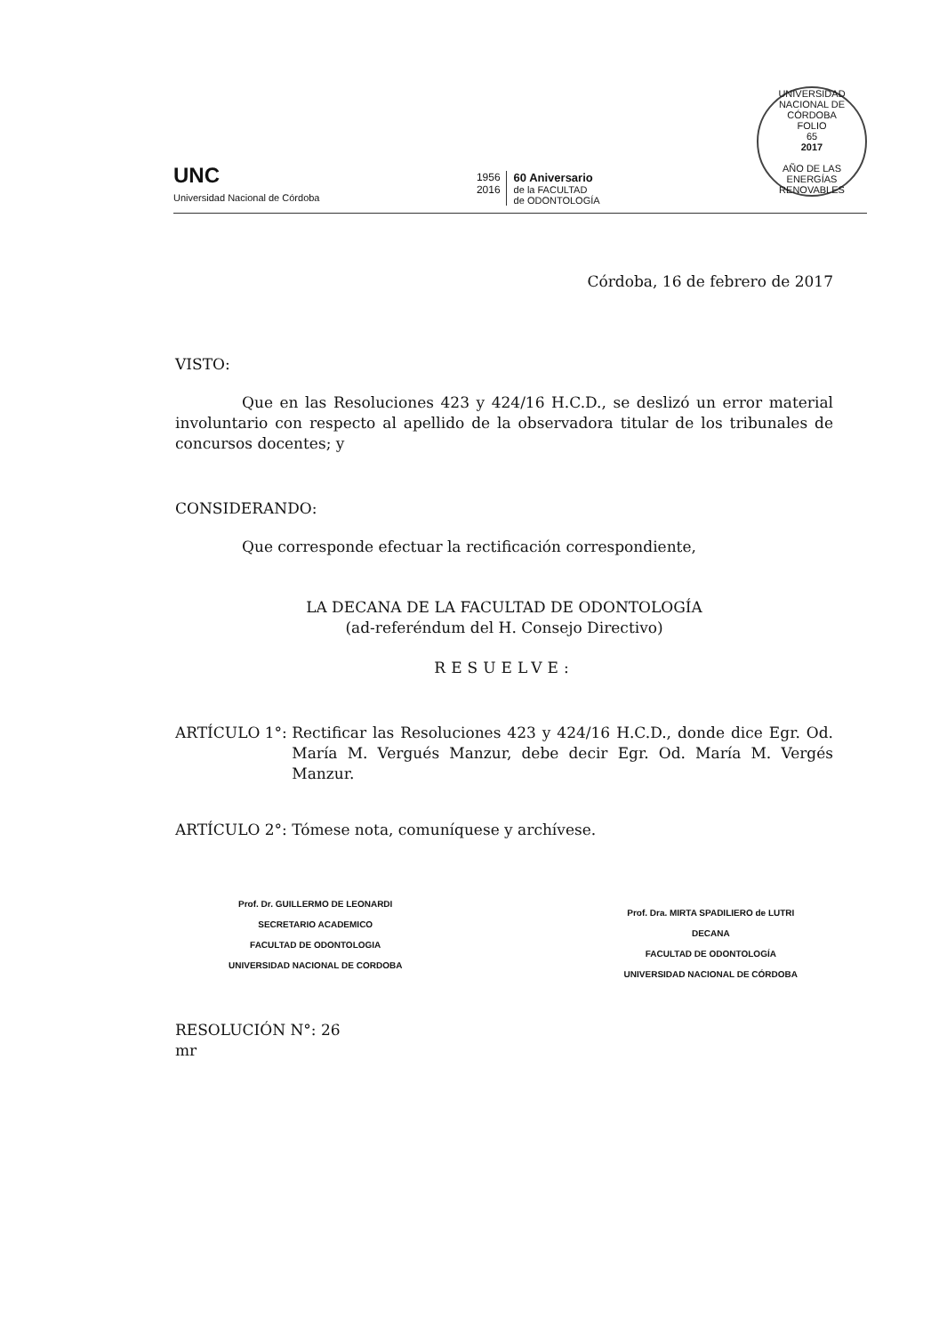UNC
Universidad Nacional de Córdoba
1956
2016
60 Aniversario
de la FACULTAD
de ODONTOLOGÍA
UNIVERSIDAD NACIONAL DE CÓRDOBA
FOLIO
65
2017
AÑO DE LAS ENERGÍAS RENOVABLES
Córdoba, 16 de febrero de 2017
VISTO:
Que en las Resoluciones 423 y 424/16 H.C.D., se deslizó un error material involuntario con respecto al apellido de la observadora titular de los tribunales de concursos docentes; y
CONSIDERANDO:
Que corresponde efectuar la rectificación correspondiente,
LA DECANA DE LA FACULTAD DE ODONTOLOGÍA
(ad-referéndum del H. Consejo Directivo)
RESUELVE:
ARTÍCULO 1°: Rectificar las Resoluciones 423 y 424/16 H.C.D., donde dice Egr. Od. María M. Vergués Manzur, debe decir Egr. Od. María M. Vergés Manzur.
ARTÍCULO 2°: Tómese nota, comuníquese y archívese.
Prof. Dr. GUILLERMO DE LEONARDI
SECRETARIO ACADEMICO
FACULTAD DE ODONTOLOGIA
UNIVERSIDAD NACIONAL DE CORDOBA
Prof. Dra. MIRTA SPADILIERO de LUTRI
DECANA
FACULTAD DE ODONTOLOGÍA
UNIVERSIDAD NACIONAL DE CÓRDOBA
RESOLUCIÓN N°: 26
mr